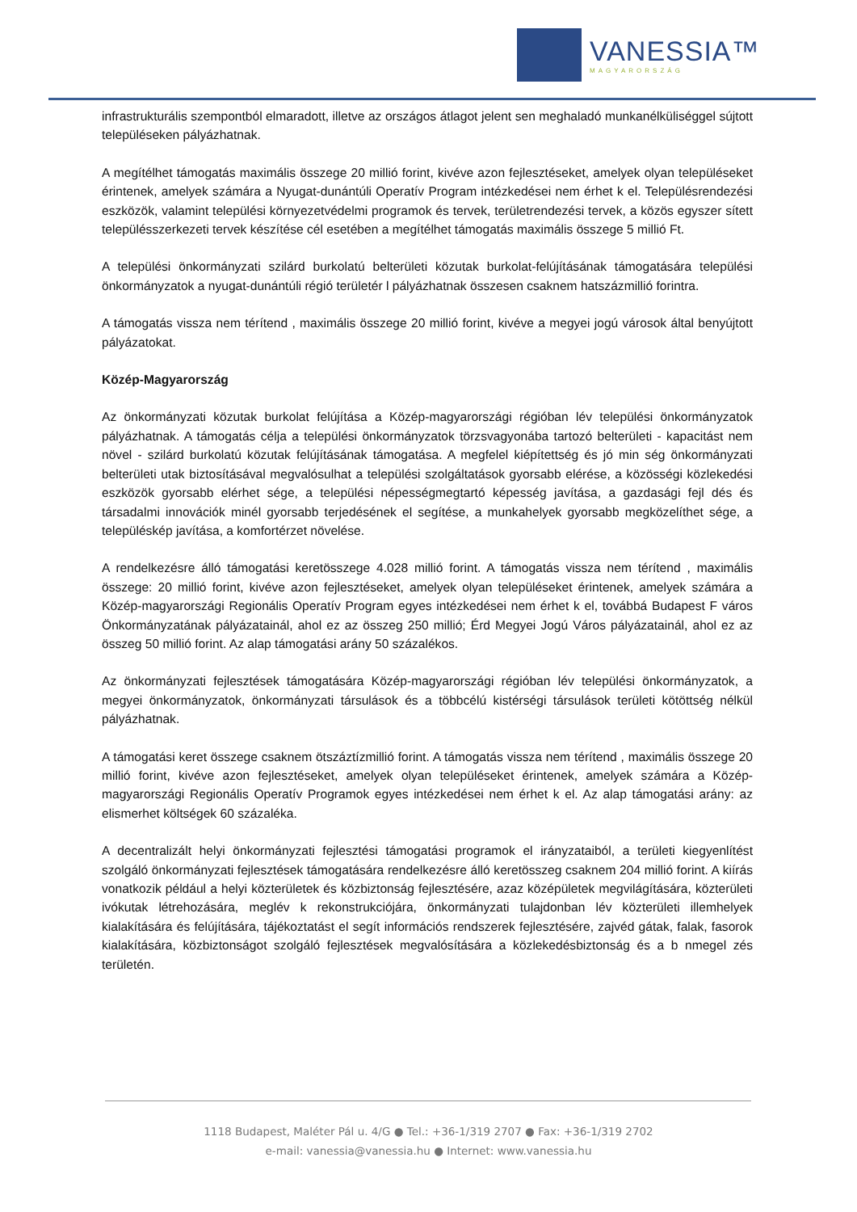VANESSIA™
MAGYARORSZÁG
infrastrukturális szempontból elmaradott, illetve az országos átlagot jelent sen meghaladó munkanélküliséggel sújtott településeken pályázhatnak.
A megítélhet támogatás maximális összege 20 millió forint, kivéve azon fejlesztéseket, amelyek olyan településeket érintenek, amelyek számára a Nyugat-dunántúli Operatív Program intézkedései nem érhet k el. Településrendezési eszközök, valamint települési környezetvédelmi programok és tervek, területrendezési tervek, a közös egyszer sített településszerkezeti tervek készítése cél esetében a megítélhet támogatás maximális összege 5 millió Ft.
A települési önkormányzati szilárd burkolatú belterületi közutak burkolat-felújításának támogatására települési önkormányzatok a nyugat-dunántúli régió területér l pályázhatnak összesen csaknem hatszázmillió forintra.
A támogatás vissza nem térítend , maximális összege 20 millió forint, kivéve a megyei jogú városok által benyújtott pályázatokat.
Közép-Magyarország
Az önkormányzati közutak burkolat felújítása a Közép-magyarországi régióban lév települési önkormányzatok pályázhatnak. A támogatás célja a települési önkormányzatok törzsvagyonába tartozó belterületi - kapacitást nem növel - szilárd burkolatú közutak felújításának támogatása. A megfelel kiépítettség és jó min ség önkormányzati belterületi utak biztosításával megvalósulhat a települési szolgáltatások gyorsabb elérése, a közösségi közlekedési eszközök gyorsabb elérhet sége, a települési népességmegtartó képesség javítása, a gazdasági fejl dés és társadalmi innovációk minél gyorsabb terjedésének el segítése, a munkahelyek gyorsabb megközelíthet sége, a településkép javítása, a komfortérzet növelése.
A rendelkezésre álló támogatási keretösszege 4.028 millió forint. A támogatás vissza nem térítend , maximális összege: 20 millió forint, kivéve azon fejlesztéseket, amelyek olyan településeket érintenek, amelyek számára a Közép-magyarországi Regionális Operatív Program egyes intézkedései nem érhet k el, továbbá Budapest F város Önkormányzatának pályázatainál, ahol ez az összeg 250 millió; Érd Megyei Jogú Város pályázatainál, ahol ez az összeg 50 millió forint. Az alap támogatási arány 50 százalékos.
Az önkormányzati fejlesztések támogatására Közép-magyarországi régióban lév települési önkormányzatok, a megyei önkormányzatok, önkormányzati társulások és a többcélú kistérségi társulások területi kötöttség nélkül pályázhatnak.
A támogatási keret összege csaknem ötszáztízmillió forint. A támogatás vissza nem térítend , maximális összege 20 millió forint, kivéve azon fejlesztéseket, amelyek olyan településeket érintenek, amelyek számára a Közép-magyarországi Regionális Operatív Programok egyes intézkedései nem érhet k el. Az alap támogatási arány: az elismerhet költségek 60 százaléka.
A decentralizált helyi önkormányzati fejlesztési támogatási programok el irányzataiból, a területi kiegyenlítést szolgáló önkormányzati fejlesztések támogatására rendelkezésre álló keretösszeg csaknem 204 millió forint. A kiírás vonatkozik például a helyi közterületek és közbiztonság fejlesztésére, azaz középületek megvilágítására, közterületi ivókutak létrehozására, meglév k rekonstrukciójára, önkormányzati tulajdonban lév közterületi illemhelyek kialakítására és felújítására, tájékoztatást el segít információs rendszerek fejlesztésére, zajvéd gátak, falak, fasorok kialakítására, közbiztonságot szolgáló fejlesztések megvalósítására a közlekedésbiztonság és a b nmegel zés területén.
1118 Budapest, Maléter Pál u. 4/G ● Tel.: +36-1/319 2707 ● Fax: +36-1/319 2702
e-mail: vanessia@vanessia.hu ● Internet: www.vanessia.hu